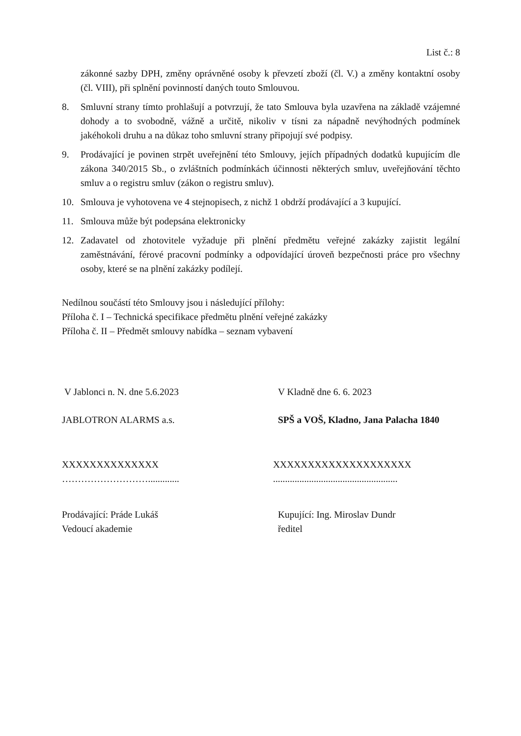List č.: 8
zákonné sazby DPH, změny oprávněné osoby k převzetí zboží (čl. V.) a změny kontaktní osoby (čl. VIII), při splnění povinností daných touto Smlouvou.
8. Smluvní strany tímto prohlašují a potvrzují, že tato Smlouva byla uzavřena na základě vzájemné dohody a to svobodně, vážně a určitě, nikoliv v tísni za nápadně nevýhodných podmínek jakéhokoli druhu a na důkaz toho smluvní strany připojují své podpisy.
9. Prodávající je povinen strpět uveřejnění této Smlouvy, jejích případných dodatků kupujícím dle zákona 340/2015 Sb., o zvláštních podmínkách účinnosti některých smluv, uveřejňování těchto smluv a o registru smluv (zákon o registru smluv).
10. Smlouva je vyhotovena ve 4 stejnopisech, z nichž 1 obdrží prodávající a 3 kupující.
11. Smlouva může být podepsána elektronicky
12. Zadavatel od zhotovitele vyžaduje při plnění předmětu veřejné zakázky zajistit legální zaměstnávání, férové pracovní podmínky a odpovídající úroveň bezpečnosti práce pro všechny osoby, které se na plnění zakázky podílejí.
Nedílnou součástí této Smlouvy jsou i následující přílohy:
Příloha č. I – Technická specifikace předmětu plnění veřejné zakázky
Příloha č. II – Předmět smlouvy nabídka – seznam vybavení
V Jablonci n. N. dne 5.6.2023 V Kladně dne 6. 6. 2023
JABLOTRON ALARMS a.s. SPŠ a VOŠ, Kladno, Jana Palacha 1840
XXXXXXXXXXXXXX
……………………….............
XXXXXXXXXXXXXXXXXXXX
....................................................
Prodávající: Práde Lukáš
Vedoucí akademie
Kupující: Ing. Miroslav Dundr
ředitel